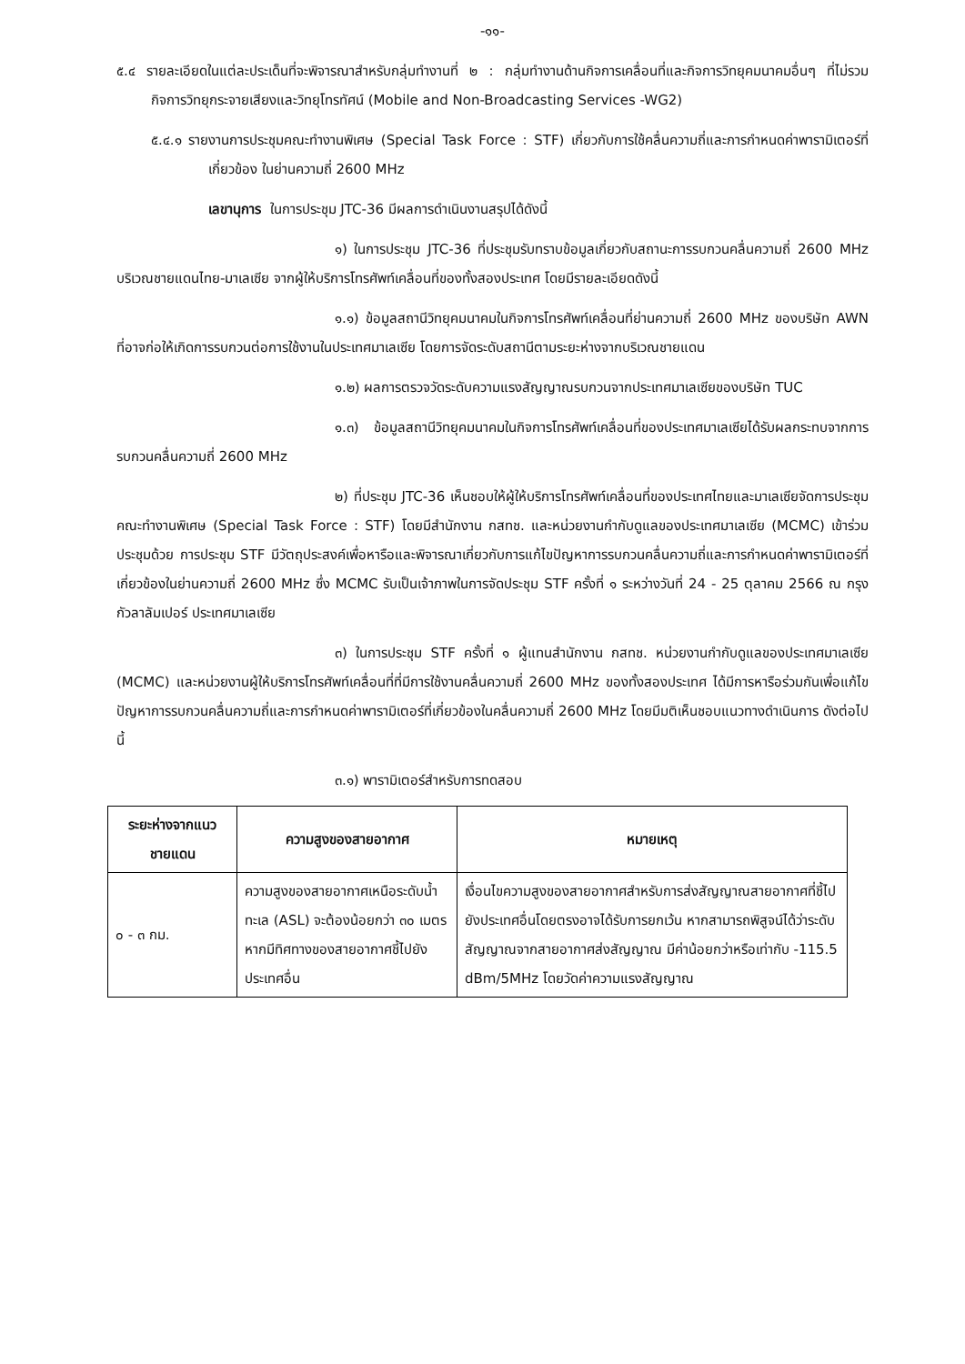-๑๑-
๕.๔ รายละเอียดในแต่ละประเด็นที่จะพิจารณาสำหรับกลุ่มทำงานที่ ๒ : กลุ่มทำงานด้านกิจการเคลื่อนที่และกิจการวิทยุคมนาคมอื่นๆ ที่ไม่รวมกิจการวิทยุกระจายเสียงและวิทยุโทรทัศน์ (Mobile and Non-Broadcasting Services -WG2)
๕.๔.๑ รายงานการประชุมคณะทำงานพิเศษ (Special Task Force : STF) เกี่ยวกับการใช้คลื่นความถี่และการกำหนดค่าพารามิเตอร์ที่เกี่ยวข้อง ในย่านความถี่ 2600 MHz
เลขานุการ ในการประชุม JTC-36 มีผลการดำเนินงานสรุปได้ดังนี้
๑) ในการประชุม JTC-36 ที่ประชุมรับทราบข้อมูลเกี่ยวกับสถานะการรบกวนคลื่นความถี่ 2600 MHz บริเวณชายแดนไทย-มาเลเซีย จากผู้ให้บริการโทรศัพท์เคลื่อนที่ของทั้งสองประเทศ โดยมีรายละเอียดดังนี้
๑.๑) ข้อมูลสถานีวิทยุคมนาคมในกิจการโทรศัพท์เคลื่อนที่ย่านความถี่ 2600 MHz ของบริษัท AWN ที่อาจก่อให้เกิดการรบกวนต่อการใช้งานในประเทศมาเลเซีย โดยการจัดระดับสถานีตามระยะห่างจากบริเวณชายแดน
๑.๒) ผลการตรวจวัดระดับความแรงสัญญาณรบกวนจากประเทศมาเลเซียของบริษัท TUC
๑.๓) ข้อมูลสถานีวิทยุคมนาคมในกิจการโทรศัพท์เคลื่อนที่ของประเทศมาเลเซียได้รับผลกระทบจากการรบกวนคลื่นความถี่ 2600 MHz
๒) ที่ประชุม JTC-36 เห็นชอบให้ผู้ให้บริการโทรศัพท์เคลื่อนที่ของประเทศไทยและมาเลเซียจัดการประชุมคณะทำงานพิเศษ (Special Task Force : STF) โดยมีสำนักงาน กสทช. และหน่วยงานกำกับดูแลของประเทศมาเลเซีย (MCMC) เข้าร่วมประชุมด้วย การประชุม STF มีวัตถุประสงค์เพื่อหารือและพิจารณาเกี่ยวกับการแก้ไขปัญหาการรบกวนคลื่นความถี่และการกำหนดค่าพารามิเตอร์ที่เกี่ยวข้องในย่านความถี่ 2600 MHz ซึ่ง MCMC รับเป็นเจ้าภาพในการจัดประชุม STF ครั้งที่ ๑ ระหว่างวันที่ 24 - 25 ตุลาคม 2566 ณ กรุงกัวลาลัมเปอร์ ประเทศมาเลเซีย
๓) ในการประชุม STF ครั้งที่ ๑ ผู้แทนสำนักงาน กสทช. หน่วยงานกำกับดูแลของประเทศมาเลเซีย (MCMC) และหน่วยงานผู้ให้บริการโทรศัพท์เคลื่อนที่ที่มีการใช้งานคลื่นความถี่ 2600 MHz ของทั้งสองประเทศ ได้มีการหารือร่วมกันเพื่อแก้ไขปัญหาการรบกวนคลื่นความถี่และการกำหนดค่าพารามิเตอร์ที่เกี่ยวข้องในคลื่นความถี่ 2600 MHz โดยมีมติเห็นชอบแนวทางดำเนินการ ดังต่อไปนี้
๓.๑) พารามิเตอร์สำหรับการทดสอบ
| ระยะห่างจากแนวชายแดน | ความสูงของสายอากาศ | หมายเหตุ |
| --- | --- | --- |
| ๐ - ๓ กม. | ความสูงของสายอากาศเหนือระดับน้ำทะเล (ASL) จะต้องน้อยกว่า ๓๐ เมตร หากมีทิศทางของสายอากาศชี้ไปยังประเทศอื่น | เงื่อนไขความสูงของสายอากาศสำหรับการส่งสัญญาณสายอากาศที่ชี้ไปยังประเทศอื่นโดยตรงอาจได้รับการยกเว้น หากสามารถพิสูจน์ได้ว่าระดับสัญญาณจากสายอากาศส่งสัญญาณ มีค่าน้อยกว่าหรือเท่ากับ -115.5 dBm/5MHz โดยวัดค่าความแรงสัญญาณ |